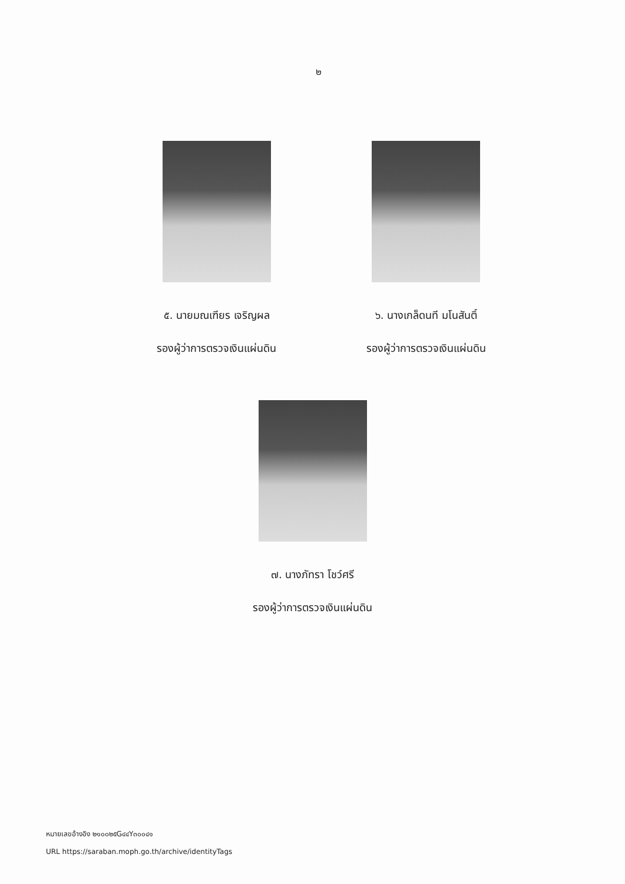๒
๕. นายมณเฑียร เจริญผล
รองผู้ว่าการตรวจเงินแผ่นดิน
๖. นางเกล็ดนที มโนสันติ์
รองผู้ว่าการตรวจเงินแผ่นดิน
๗. นางภัทรา โชว์ศรี
รองผู้ว่าการตรวจเงินแผ่นดิน
หมายเลขอ้างอิง ๒๑๐๐๒๕G๔๔Y๓๐๐๔๑
URL https://saraban.moph.go.th/archive/identityTags